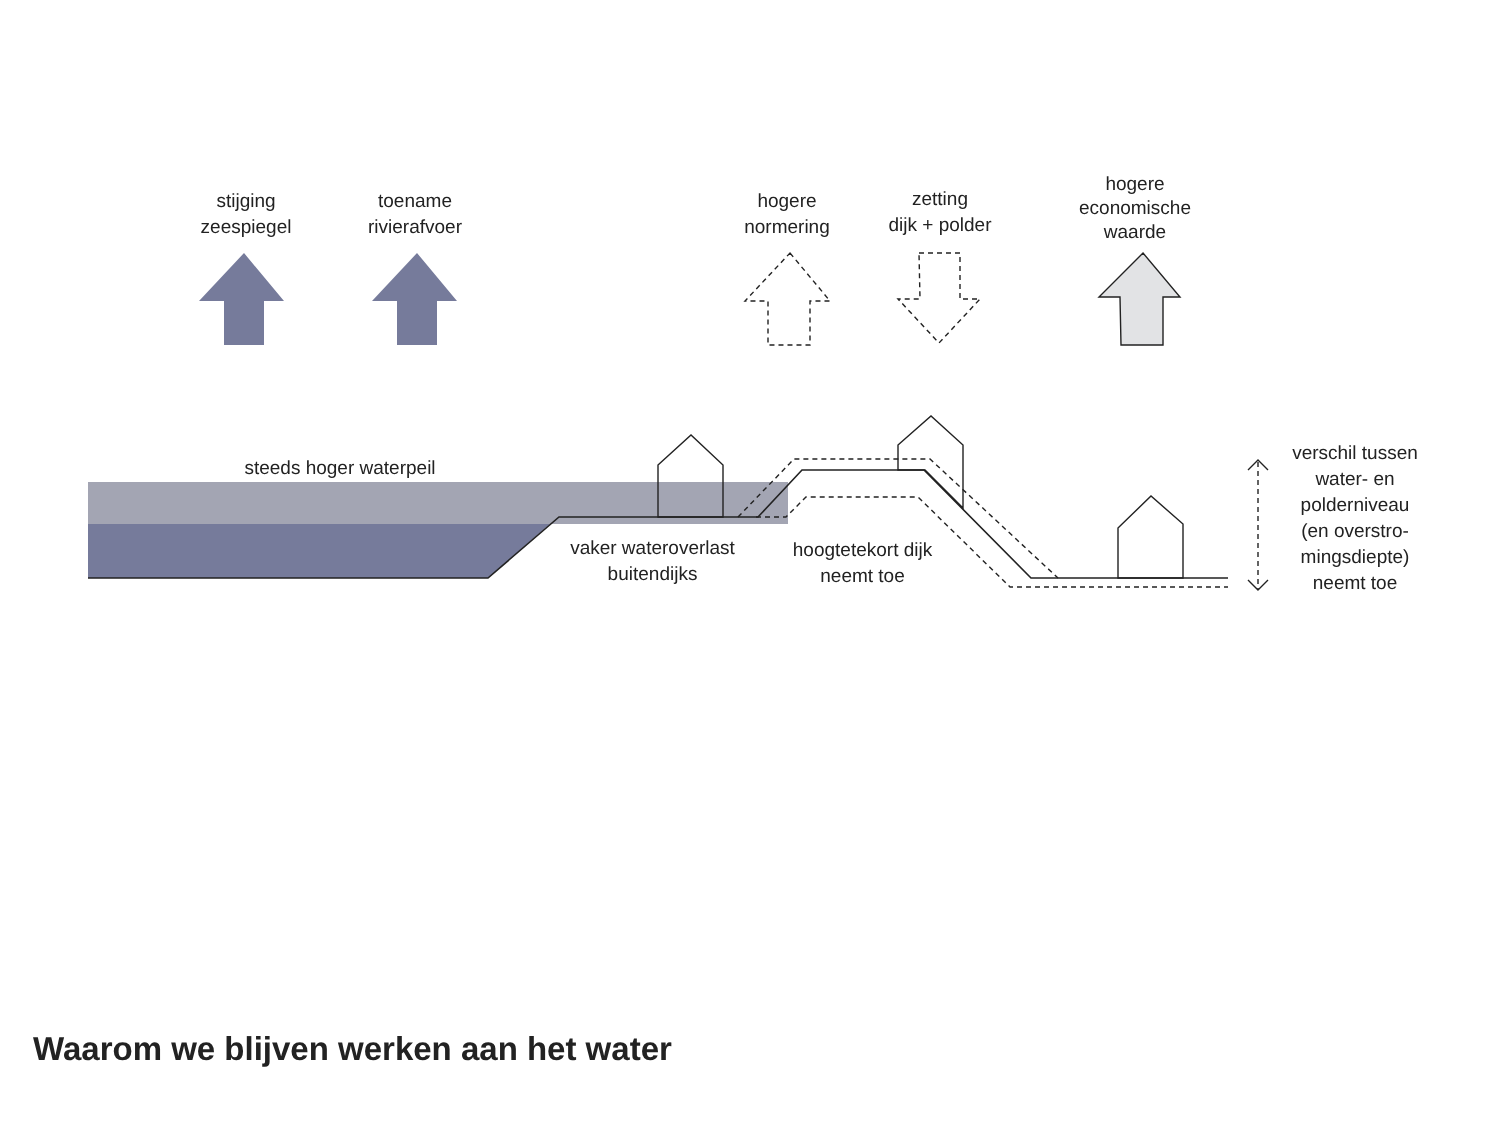stijging
zeespiegel
toename
rivierafvoer
hogere
normering
zetting
dijk + polder
hogere
economische
waarde
steeds hoger waterpeil
vaker wateroverlast
buitendijks
hoogtetekort dijk
neemt toe
verschil tussen
water- en
polderniveau
(en overstro-
mingsdiepte)
neemt toe
Waarom we blijven werken aan het water